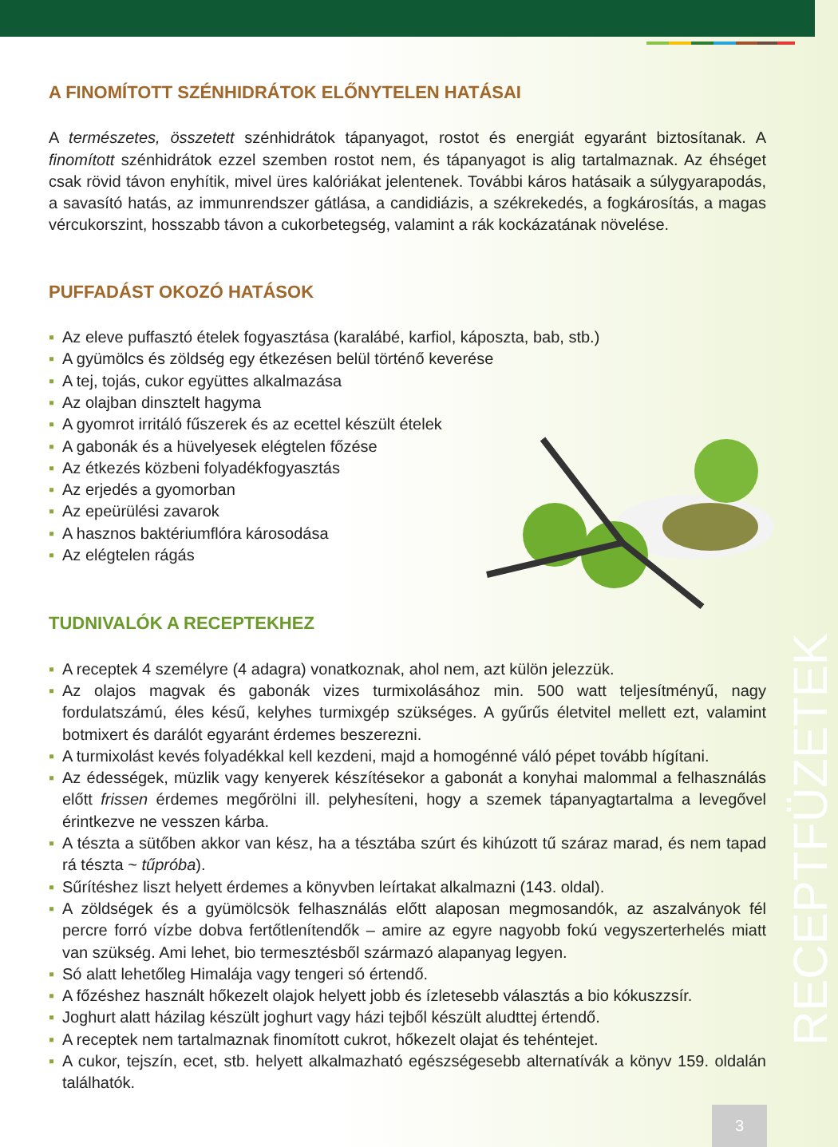RECEPTFÜZETEK
A FINOMÍTOTT SZÉNHIDRÁTOK ELŐNYTELEN HATÁSAI
A természetes, összetett szénhidrátok tápanyagot, rostot és energiát egyaránt biztosítanak. A finomított szénhidrátok ezzel szemben rostot nem, és tápanyagot is alig tartalmaznak. Az éhséget csak rövid távon enyhítik, mivel üres kalóriákat jelentenek. További káros hatásaik a súlygyarapodás, a savasító hatás, az immunrendszer gátlása, a candidiázis, a székrekedés, a fogkárosítás, a magas vércukorszint, hosszabb távon a cukorbetegség, valamint a rák kockázatának növelése.
PUFFADÁST OKOZÓ HATÁSOK
▪ Az eleve puffasztó ételek fogyasztása (karalábé, karfiol, káposzta, bab, stb.)
▪ A gyümölcs és zöldség egy étkezésen belül történő keverése
▪ A tej, tojás, cukor együttes alkalmazása
▪ Az olajban dinsztelt hagyma
▪ A gyomrot irritáló fűszerek és az ecettel készült ételek
▪ A gabonák és a hüvelyesek elégtelen főzése
▪ Az étkezés közbeni folyadékfogyasztás
▪ Az erjedés a gyomorban
▪ Az epeürülési zavarok
▪ A hasznos baktériumflóra károsodása
▪ Az elégtelen rágás
TUDNIVALÓK A RECEPTEKHEZ
▪ A receptek 4 személyre (4 adagra) vonatkoznak, ahol nem, azt külön jelezzük.
▪ Az olajos magvak és gabonák vizes turmixolásához min. 500 watt teljesítményű, nagy fordulatszámú, éles késű, kelyhes turmixgép szükséges. A gyűrűs életvitel mellett ezt, valamint botmixert és darálót egyaránt érdemes beszerezni.
▪ A turmixolást kevés folyadékkal kell kezdeni, majd a homogénné váló pépet tovább hígítani.
▪ Az édességek, müzlik vagy kenyerek készítésekor a gabonát a konyhai malommal a felhasználás előtt frissen érdemes megőrölni ill. pelyhesíteni, hogy a szemek tápanyagtartalma a levegővel érintkezve ne vesszen kárba.
▪ A tészta a sütőben akkor van kész, ha a tésztába szúrt és kihúzott tű száraz marad, és nem tapad rá tészta ~ tűpróba).
▪ Sűrítéshez liszt helyett érdemes a könyvben leírtakat alkalmazni (143. oldal).
▪ A zöldségek és a gyümölcsök felhasználás előtt alaposan megmosandók, az aszalványok fél percre forró vízbe dobva fertőtlenítendők – amire az egyre nagyobb fokú vegyszerterhelés miatt van szükség. Ami lehet, bio termesztésből származó alapanyag legyen.
▪ Só alatt lehetőleg Himalája vagy tengeri só értendő.
▪ A főzéshez használt hőkezelt olajok helyett jobb és ízletesebb választás a bio kókuszzsír.
▪ Joghurt alatt házilag készült joghurt vagy házi tejből készült aludttej értendő.
▪ A receptek nem tartalmaznak finomított cukrot, hőkezelt olajat és tehéntejet.
▪ A cukor, tejszín, ecet, stb. helyett alkalmazható egészségesebb alternatívák a könyv 159. oldalán találhatók.
3